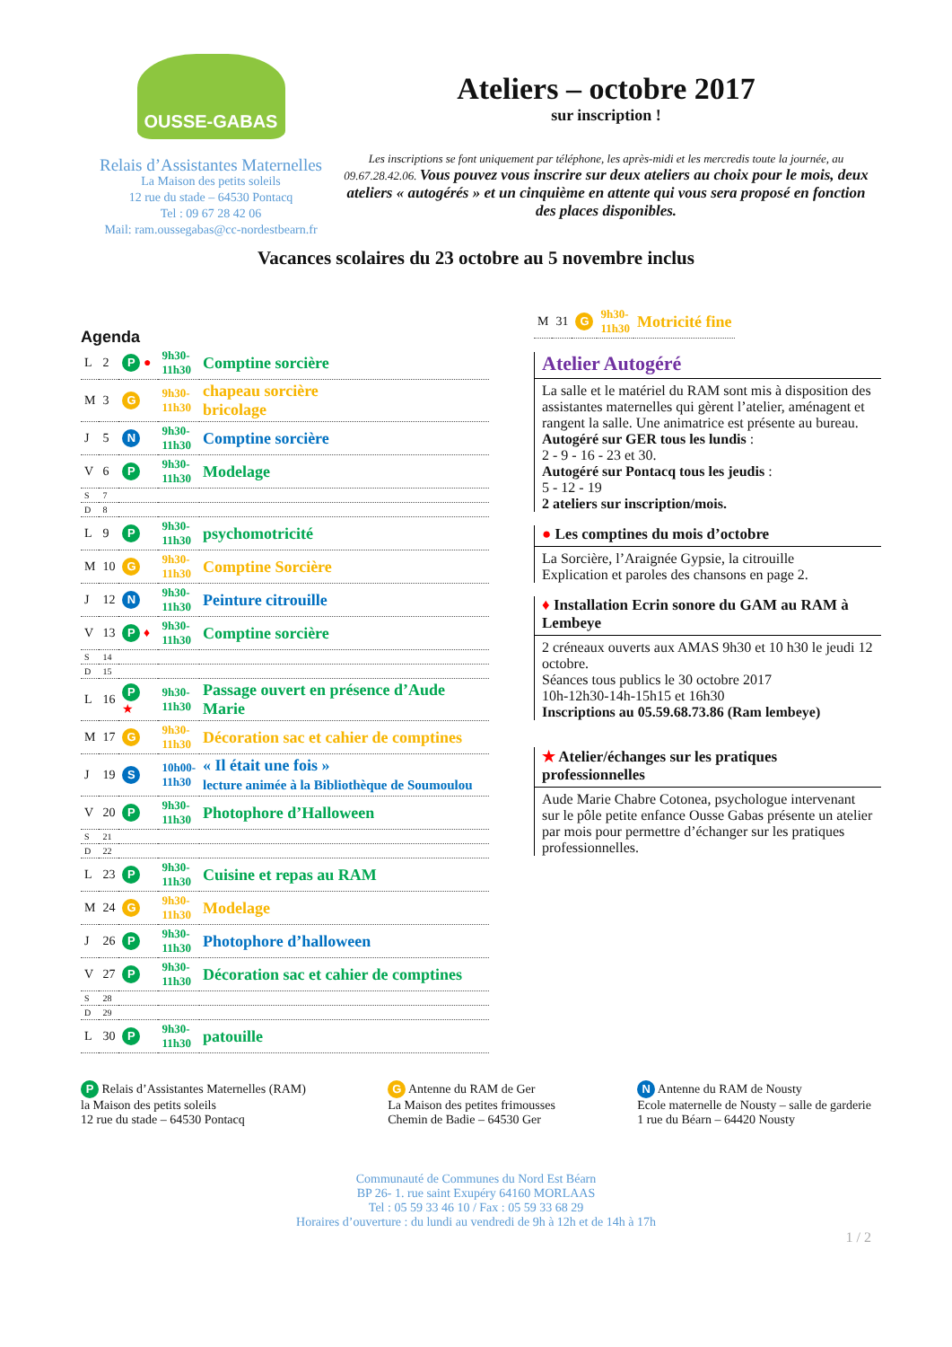OUSSE-GABAS
Relais d’Assistantes Maternelles
La Maison des petits soleils
12 rue du stade – 64530 Pontacq
Tel : 09 67 28 42 06
Mail: ram.oussegabas@cc-nordestbearn.fr
Ateliers – octobre 2017
sur inscription !
Les inscriptions se font uniquement par téléphone, les après-midi et les mercredis toute la journée, au 09.67.28.42.06. Vous pouvez vous inscrire sur deux ateliers au choix pour le mois, deux ateliers « autogérés » et un cinquième en attente qui vous sera proposé en fonction des places disponibles.
Vacances scolaires du 23 octobre au 5 novembre inclus
Agenda
| L | 2 | P ● | 9h30- 11h30 | Comptine sorcière |
| M | 3 | G | 9h30- 11h30 | chapeau sorcière bricolage |
| J | 5 | N | 9h30- 11h30 | Comptine sorcière |
| V | 6 | P | 9h30- 11h30 | Modelage |
| S | 7 | | | |
| D | 8 | | | |
| L | 9 | P | 9h30- 11h30 | psychomotricité |
| M | 10 | G | 9h30- 11h30 | Comptine Sorcière |
| J | 12 | N | 9h30- 11h30 | Peinture citrouille |
| V | 13 | P ♦ | 9h30- 11h30 | Comptine sorcière |
| S | 14 | | | |
| D | 15 | | | |
| L | 16 | P ★ | 9h30- 11h30 | Passage ouvert en présence d’Aude Marie |
| M | 17 | G | 9h30- 11h30 | Décoration sac et cahier de comptines |
| J | 19 | S | 10h00- 11h30 | « Il était une fois » lecture animée à la Bibliothèque de Soumoulou |
| V | 20 | P | 9h30- 11h30 | Photophore d’Halloween |
| S | 21 | | | |
| D | 22 | | | |
| L | 23 | P | 9h30- 11h30 | Cuisine et repas au RAM |
| M | 24 | G | 9h30- 11h30 | Modelage |
| J | 26 | P | 9h30- 11h30 | Photophore d’halloween |
| V | 27 | P | 9h30- 11h30 | Décoration sac et cahier de comptines |
| S | 28 | | | |
| D | 29 | | | |
| L | 30 | P | 9h30- 11h30 | patouille |
| M | 31 | G | 9h30- 11h30 | Motricité fine |
Atelier Autogéré
La salle et le matériel du RAM sont mis à disposition des assistantes maternelles qui gèrent l’atelier, aménagent et rangent la salle. Une animatrice est présente au bureau.
Autogéré sur GER tous les lundis :
2 - 9 - 16 - 23 et 30.
Autogéré sur Pontacq tous les jeudis :
5 - 12 - 19
2 ateliers sur inscription/mois.
● Les comptines du mois d’octobre
La Sorcière, l’Araignée Gypsie, la citrouille
Explication et paroles des chansons en page 2.
♦ Installation Ecrin sonore du GAM au RAM à Lembeye
2 créneaux ouverts aux AMAS 9h30 et 10 h30 le jeudi 12 octobre.
Séances tous publics le 30 octobre 2017
10h-12h30-14h-15h15 et 16h30
Inscriptions au 05.59.68.73.86 (Ram lembeye)
★ Atelier/échanges sur les pratiques professionnelles
Aude Marie Chabre Cotonea, psychologue intervenant sur le pôle petite enfance Ousse Gabas présente un atelier par mois pour permettre d’échanger sur les pratiques professionnelles.
P Relais d’Assistantes Maternelles (RAM)
la Maison des petits soleils
12 rue du stade – 64530 Pontacq
G Antenne du RAM de Ger
La Maison des petites frimousses
Chemin de Badie – 64530 Ger
N Antenne du RAM de Nousty
Ecole maternelle de Nousty – salle de garderie
1 rue du Béarn – 64420 Nousty
Communauté de Communes du Nord Est Béarn
BP 26- 1. rue saint Exupéry 64160 MORLAAS
Tel : 05 59 33 46 10 / Fax : 05 59 33 68 29
Horaires d’ouverture : du lundi au vendredi de 9h à 12h et de 14h à 17h
1 / 2